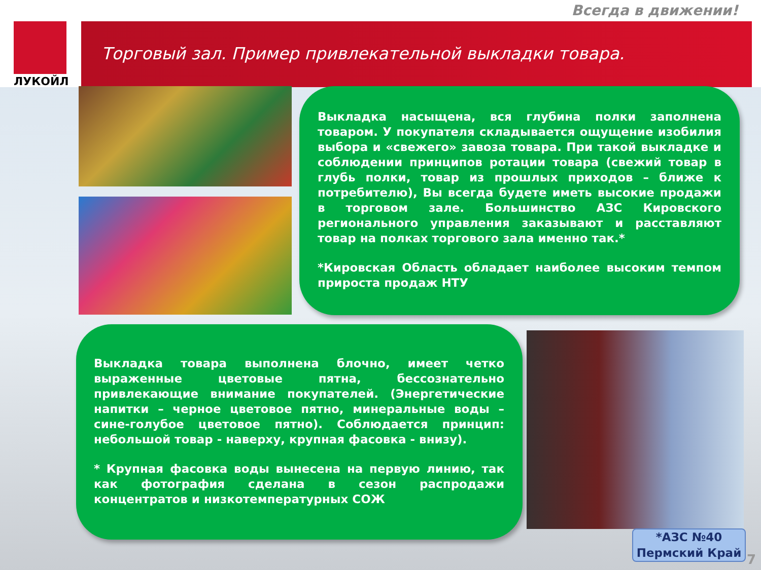Всегда в движении!
ЛУКОЙЛ
Торговый зал. Пример привлекательной выкладки товара.
Выкладка насыщена, вся глубина полки заполнена товаром. У покупателя складывается ощущение изобилия выбора и «свежего» завоза товара. При такой выкладке и соблюдении принципов ротации товара (свежий товар в глубь полки, товар из прошлых приходов – ближе к потребителю), Вы всегда будете иметь высокие продажи в торговом зале. Большинство АЗС Кировского регионального управления заказывают и расставляют товар на полках торгового зала именно так.*
*Кировская Область обладает наиболее высоким темпом прироста продаж НТУ
Выкладка товара выполнена блочно, имеет четко выраженные цветовые пятна, бессознательно привлекающие внимание покупателей. (Энергетические напитки – черное цветовое пятно, минеральные воды – сине-голубое цветовое пятно). Соблюдается принцип: небольшой товар - наверху, крупная фасовка - внизу).
* Крупная фасовка воды вынесена на первую линию, так как фотография сделана в сезон распродажи концентратов и низкотемпературных СОЖ
*АЗС №40
Пермский Край
7